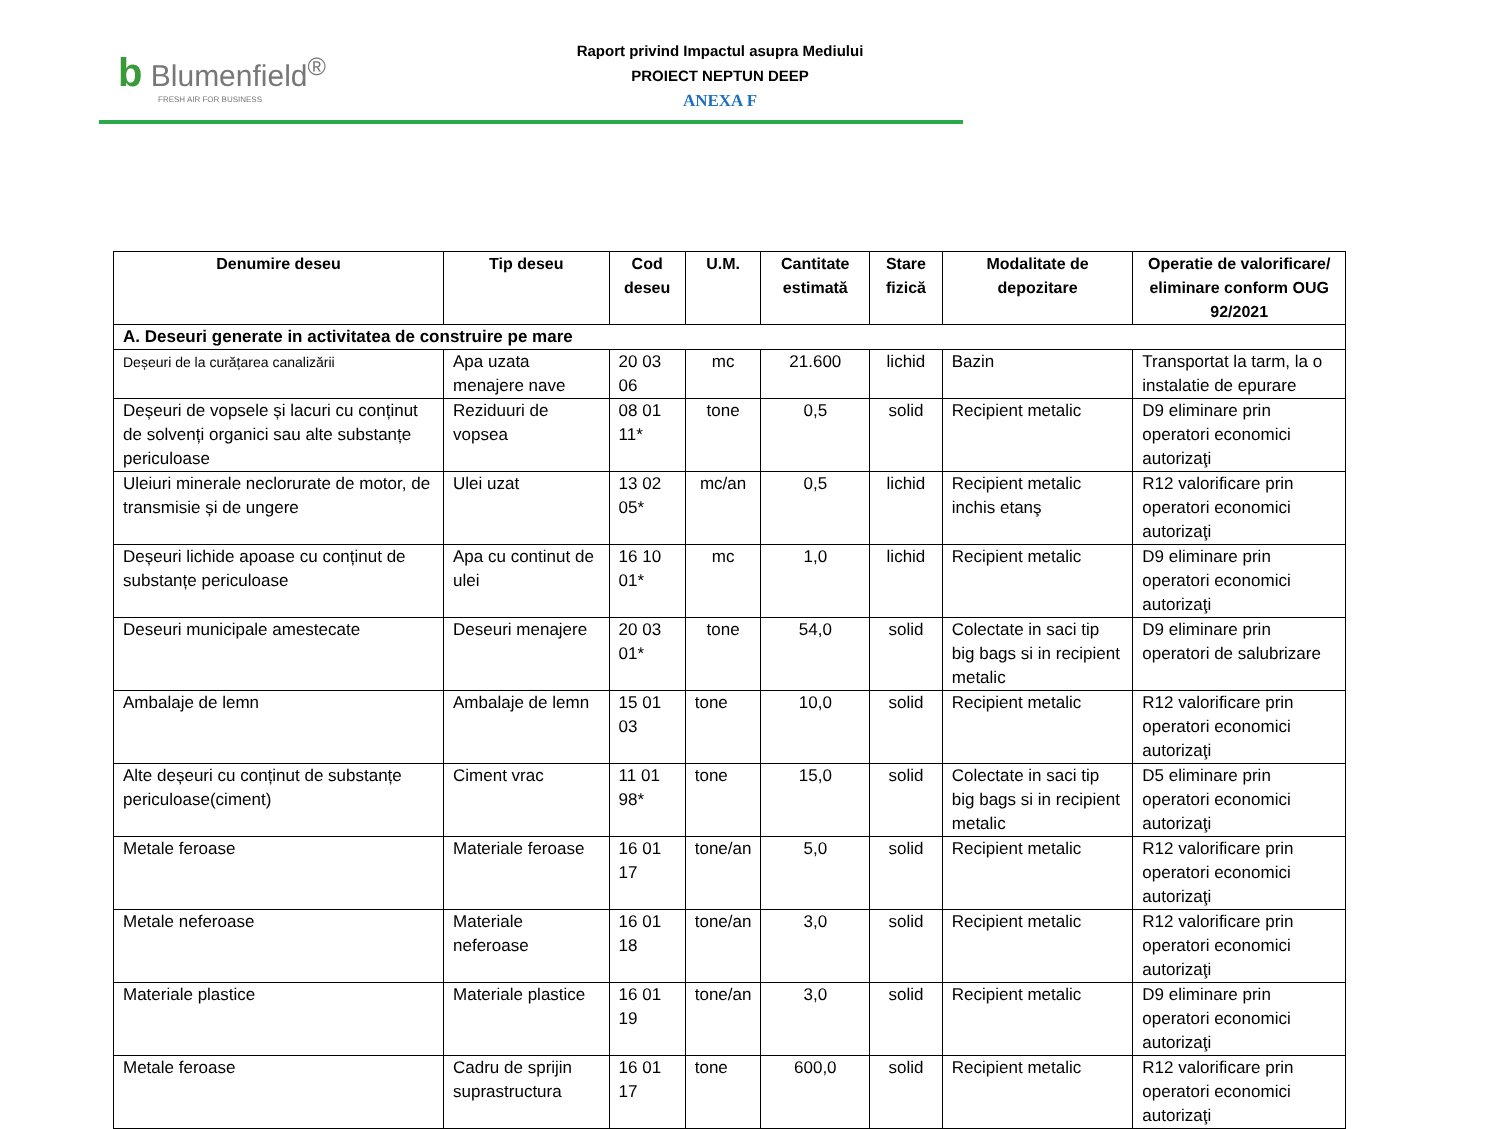b Blumenfield<sup>®</sup>
FRESH AIR FOR BUSINESS
Raport privind Impactul asupra Mediului
PROIECT NEPTUN DEEP
ANEXA F
| Denumire deseu | Tip deseu | Cod deseu | U.M. | Cantitate estimată | Stare fizică | Modalitate de depozitare | Operatie de valorificare/ eliminare conform OUG 92/2021 |
| --- | --- | --- | --- | --- | --- | --- | --- |
| A. Deseuri generate in activitatea de construire pe mare | | | | | | | |
| Deșeuri de la curățarea canalizării | Apa uzata menajere nave | 20 03 06 | mc | 21.600 | lichid | Bazin | Transportat la tarm, la o instalatie de epurare |
| Deșeuri de vopsele și lacuri cu conținut de solvenți organici sau alte substanțe periculoase | Reziduuri de vopsea | 08 01 11* | tone | 0,5 | solid | Recipient metalic | D9 eliminare prin operatori economici autorizaţi |
| Uleiuri minerale neclorurate de motor, de transmisie și de ungere | Ulei uzat | 13 02 05* | mc/an | 0,5 | lichid | Recipient metalic inchis etanş | R12 valorificare prin operatori economici autorizaţi |
| Deșeuri lichide apoase cu conținut de substanțe periculoase | Apa cu continut de ulei | 16 10 01* | mc | 1,0 | lichid | Recipient metalic | D9 eliminare prin operatori economici autorizaţi |
| Deseuri municipale amestecate | Deseuri menajere | 20 03 01* | tone | 54,0 | solid | Colectate in saci tip big bags si in recipient metalic | D9 eliminare prin operatori de salubrizare |
| Ambalaje de lemn | Ambalaje de lemn | 15 01 03 | tone | 10,0 | solid | Recipient metalic | R12 valorificare prin operatori economici autorizaţi |
| Alte deșeuri cu conținut de substanțe periculoase(ciment) | Ciment vrac | 11 01 98* | tone | 15,0 | solid | Colectate in saci tip big bags si in recipient metalic | D5 eliminare prin operatori economici autorizaţi |
| Metale feroase | Materiale feroase | 16 01 17 | tone/an | 5,0 | solid | Recipient metalic | R12 valorificare prin operatori economici autorizaţi |
| Metale neferoase | Materiale neferoase | 16 01 18 | tone/an | 3,0 | solid | Recipient metalic | R12 valorificare prin operatori economici autorizaţi |
| Materiale plastice | Materiale plastice | 16 01 19 | tone/an | 3,0 | solid | Recipient metalic | D9 eliminare prin operatori economici autorizaţi |
| Metale feroase | Cadru de sprijin suprastructura | 16 01 17 | tone | 600,0 | solid | Recipient metalic | R12 valorificare prin operatori economici autorizaţi |